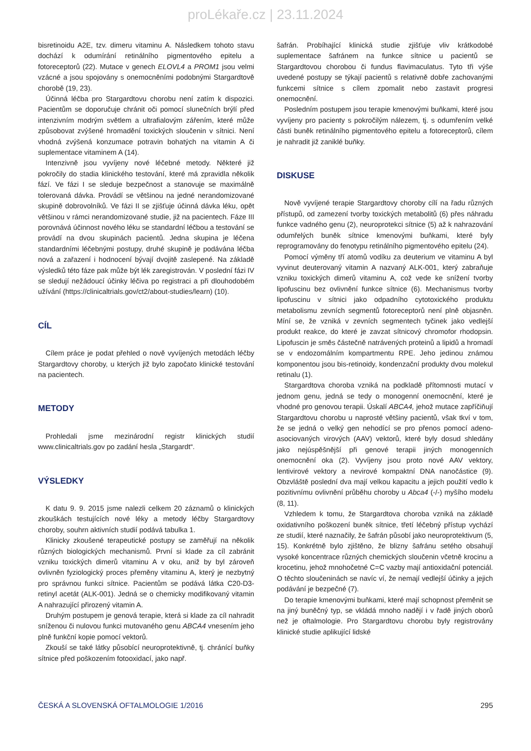proLékaře.cz | 23.11.2024
bisretinoidu A2E, tzv. dimeru vitaminu A. Následkem tohoto stavu dochází k odumírání retinálního pigmentového epitelu a fotoreceptorů (22). Mutace v genech ELOVL4 a PROM1 jsou velmi vzácné a jsou spojovány s onemocněními podobnými Stargardtově chorobě (19, 23).
Účinná léčba pro Stargardtovu chorobu není zatím k dispozici. Pacientům se doporučuje chránit oči pomocí slunečních brýlí před intenzivním modrým světlem a ultrafialovým zářením, které může způsobovat zvýšené hromadění toxických sloučenin v sítnici. Není vhodná zvýšená konzumace potravin bohatých na vitamin A či suplementace vitaminem A (14).
Intenzivně jsou vyvíjeny nové léčebné metody. Některé již pokročily do stadia klinického testování, které má zpravidla několik fází. Ve fázi I se sleduje bezpečnost a stanovuje se maximálně tolerovaná dávka. Provádí se většinou na jedné nerandomizované skupině dobrovolníků. Ve fázi II se zjišťuje účinná dávka léku, opět většinou v rámci nerandomizované studie, již na pacientech. Fáze III porovnává účinnost nového léku se standardní léčbou a testování se provádí na dvou skupinách pacientů. Jedna skupina je léčena standardními léčebnými postupy, druhé skupině je podávána léčba nová a zařazení i hodnocení bývají dvojitě zaslepené. Na základě výsledků této fáze pak může být lék zaregistrován. V poslední fázi IV se sledují nežádoucí účinky léčiva po registraci a při dlouhodobém užívání (https://clinicaltrials.gov/ct2/about-studies/learn) (10).
CÍL
Cílem práce je podat přehled o nově vyvíjených metodách léčby Stargardtovy choroby, u kterých již bylo započato klinické testování na pacientech.
METODY
Prohledali jsme mezinárodní registr klinických studií www.clinicaltrials.gov po zadání hesla „Stargardt“.
VÝSLEDKY
K datu 9. 9. 2015 jsme nalezli celkem 20 záznamů o klinických zkouškách testujících nové léky a metody léčby Stargardtovy choroby, souhrn aktivních studií podává tabulka 1.
Klinicky zkoušené terapeutické postupy se zaměřují na několik různých biologických mechanismů. První si klade za cíl zabránit vzniku toxických dimerů vitaminu A v oku, aniž by byl zároveň ovlivněn fyziologický proces přeměny vitaminu A, který je nezbytný pro správnou funkci sítnice. Pacientům se podává látka C20-D3-retinyl acetát (ALK-001). Jedná se o chemicky modifikovaný vitamin A nahrazující přirozený vitamin A.
Druhým postupem je genová terapie, která si klade za cíl nahradit sníženou či nulovou funkci mutovaného genu ABCA4 vnesením jeho plně funkční kopie pomocí vektorů.
Zkouší se také látky působící neuroprotektivně, tj. chránící buňky sítnice před poškozením fotooxidací, jako např.
šafrán. Probíhající klinická studie zjišťuje vliv krátkodobé suplementace šafránem na funkce sítnice u pacientů se Stargardtovou chorobou či fundus flavimaculatus. Tyto tři výše uvedené postupy se týkají pacientů s relativně dobře zachovanými funkcemi sítnice s cílem zpomalit nebo zastavit progresi onemocnění.
Posledním postupem jsou terapie kmenovými buňkami, které jsou vyvíjeny pro pacienty s pokročilým nálezem, tj. s odumřením velké části buněk retinálního pigmentového epitelu a fotoreceptorů, cílem je nahradit již zaniklé buňky.
DISKUSE
Nově vyvíjené terapie Stargardtovy choroby cílí na řadu různých přístupů, od zamezení tvorby toxických metabolitů (6) přes náhradu funkce vadného genu (2), neuroprotekci sítnice (5) až k nahrazování odumřelých buněk sítnice kmenovými buňkami, které byly reprogramovány do fenotypu retinálního pigmentového epitelu (24).
Pomocí výměny tří atomů vodíku za deuterium ve vitaminu A byl vyvinut deuterovaný vitamin A nazvaný ALK-001, který zabraňuje vzniku toxických dimerů vitaminu A, což vede ke snížení tvorby lipofuscinu bez ovlivnění funkce sítnice (6). Mechanismus tvorby lipofuscinu v sítnici jako odpadního cytotoxického produktu metabolismu zevních segmentů fotoreceptorů není plně objasněn. Míní se, že vzniká v zevních segmentech tyčinek jako vedlejší produkt reakce, do které je zavzat sítnicový chromofor rhodopsin. Lipofuscin je směs částečně natrávených proteinů a lipidů a hromadí se v endozomálním kompartmentu RPE. Jeho jedinou známou komponentou jsou bis-retinoidy, kondenzační produkty dvou molekul retinalu (1).
Stargardtova choroba vzniká na podkladě přítomnosti mutací v jednom genu, jedná se tedy o monogenní onemocnění, které je vhodné pro genovou terapii. Úskalí ABCA4, jehož mutace zapříčiňují Stargardtovu chorobu u naprosté většiny pacientů, však tkví v tom, že se jedná o velký gen nehodící se pro přenos pomocí adeno-asociovaných virových (AAV) vektorů, které byly dosud shledány jako nejúspěšnější při genové terapii jiných monogenních onemocnění oka (2). Vyvíjeny jsou proto nové AAV vektory, lentivirové vektory a nevirové kompaktní DNA nanočástice (9). Obzvláště poslední dva mají velkou kapacitu a jejich použití vedlo k pozitivnímu ovlivnění průběhu choroby u Abca4 (-/-) myšího modelu (8, 11).
Vzhledem k tomu, že Stargardtova choroba vzniká na základě oxidativního poškození buněk sítnice, třetí léčebný přístup vychází ze studií, které naznačily, že šafrán působí jako neuroprotektivum (5, 15). Konkrétně bylo zjištěno, že blizny šafránu setého obsahují vysoké koncentrace různých chemických sloučenin včetně krocinu a krocetinu, jehož mnohočetné C=C vazby mají antioxidační potenciál. O těchto sloučeninách se navíc ví, že nemají vedlejší účinky a jejich podávání je bezpečné (7).
Do terapie kmenovými buňkami, které mají schopnost přeměnit se na jiný buněčný typ, se vkládá mnoho nadějí i v řadě jiných oborů než je oftalmologie. Pro Stargardtovu chorobu byly registrovány klinické studie aplikující lidské
ČESKÁ A SLOVENSKÁ OFTALMOLOGIE 1/2016 295